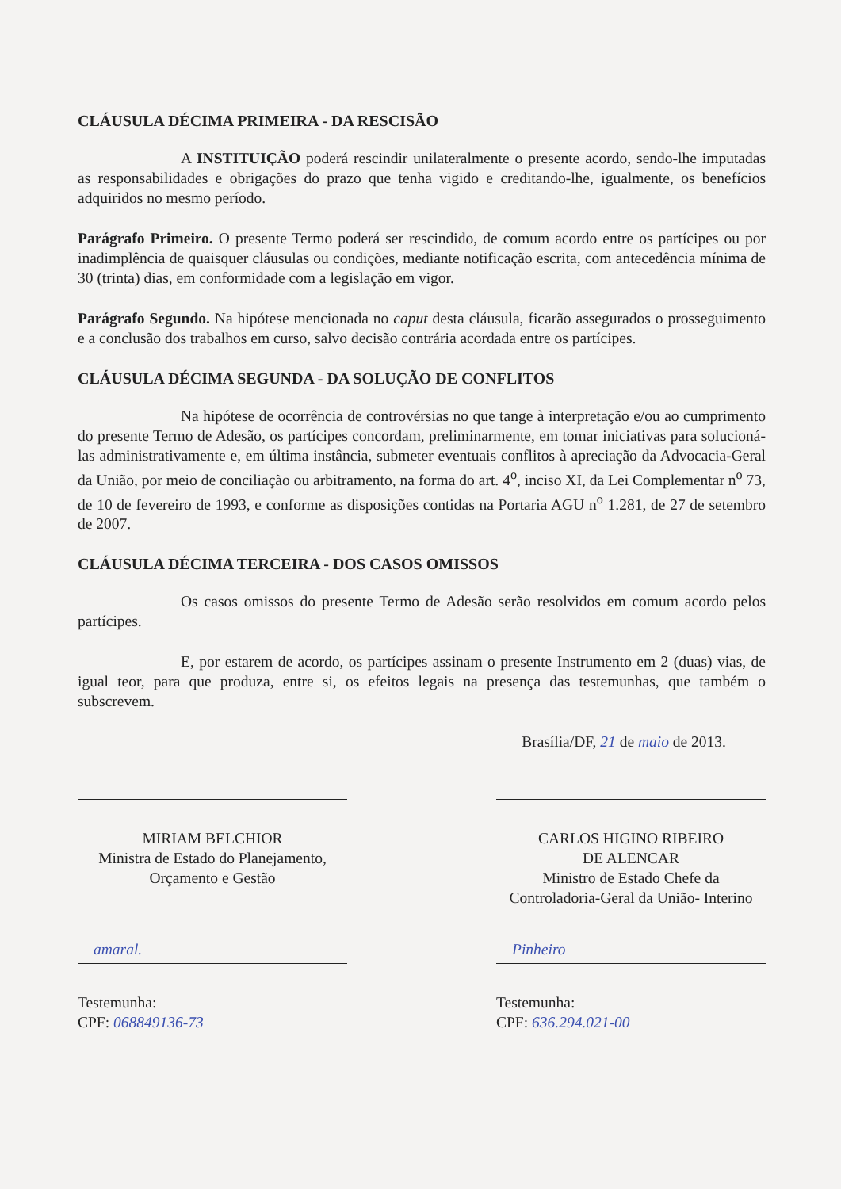CLÁUSULA DÉCIMA PRIMEIRA - DA RESCISÃO
A INSTITUIÇÃO poderá rescindir unilateralmente o presente acordo, sendo-lhe imputadas as responsabilidades e obrigações do prazo que tenha vigido e creditando-lhe, igualmente, os benefícios adquiridos no mesmo período.
Parágrafo Primeiro. O presente Termo poderá ser rescindido, de comum acordo entre os partícipes ou por inadimplência de quaisquer cláusulas ou condições, mediante notificação escrita, com antecedência mínima de 30 (trinta) dias, em conformidade com a legislação em vigor.
Parágrafo Segundo. Na hipótese mencionada no caput desta cláusula, ficarão assegurados o prosseguimento e a conclusão dos trabalhos em curso, salvo decisão contrária acordada entre os partícipes.
CLÁUSULA DÉCIMA SEGUNDA - DA SOLUÇÃO DE CONFLITOS
Na hipótese de ocorrência de controvérsias no que tange à interpretação e/ou ao cumprimento do presente Termo de Adesão, os partícipes concordam, preliminarmente, em tomar iniciativas para solucioná-las administrativamente e, em última instância, submeter eventuais conflitos à apreciação da Advocacia-Geral da União, por meio de conciliação ou arbitramento, na forma do art. 4<sup>o</sup>, inciso XI, da Lei Complementar n<sup>o</sup> 73, de 10 de fevereiro de 1993, e conforme as disposições contidas na Portaria AGU n<sup>o</sup> 1.281, de 27 de setembro de 2007.
CLÁUSULA DÉCIMA TERCEIRA - DOS CASOS OMISSOS
Os casos omissos do presente Termo de Adesão serão resolvidos em comum acordo pelos partícipes.
E, por estarem de acordo, os partícipes assinam o presente Instrumento em 2 (duas) vias, de igual teor, para que produza, entre si, os efeitos legais na presença das testemunhas, que também o subscrevem.
Brasília/DF, 21 de maio de 2013.
MIRIAM BELCHIOR
Ministra de Estado do Planejamento,
Orçamento e Gestão
CARLOS HIGINO RIBEIRO
DE ALENCAR
Ministro de Estado Chefe da
Controladoria-Geral da União- Interino
amaral.
Testemunha:
CPF: 068849136-73
Pinheiro
Testemunha:
CPF: 636.294.021-00